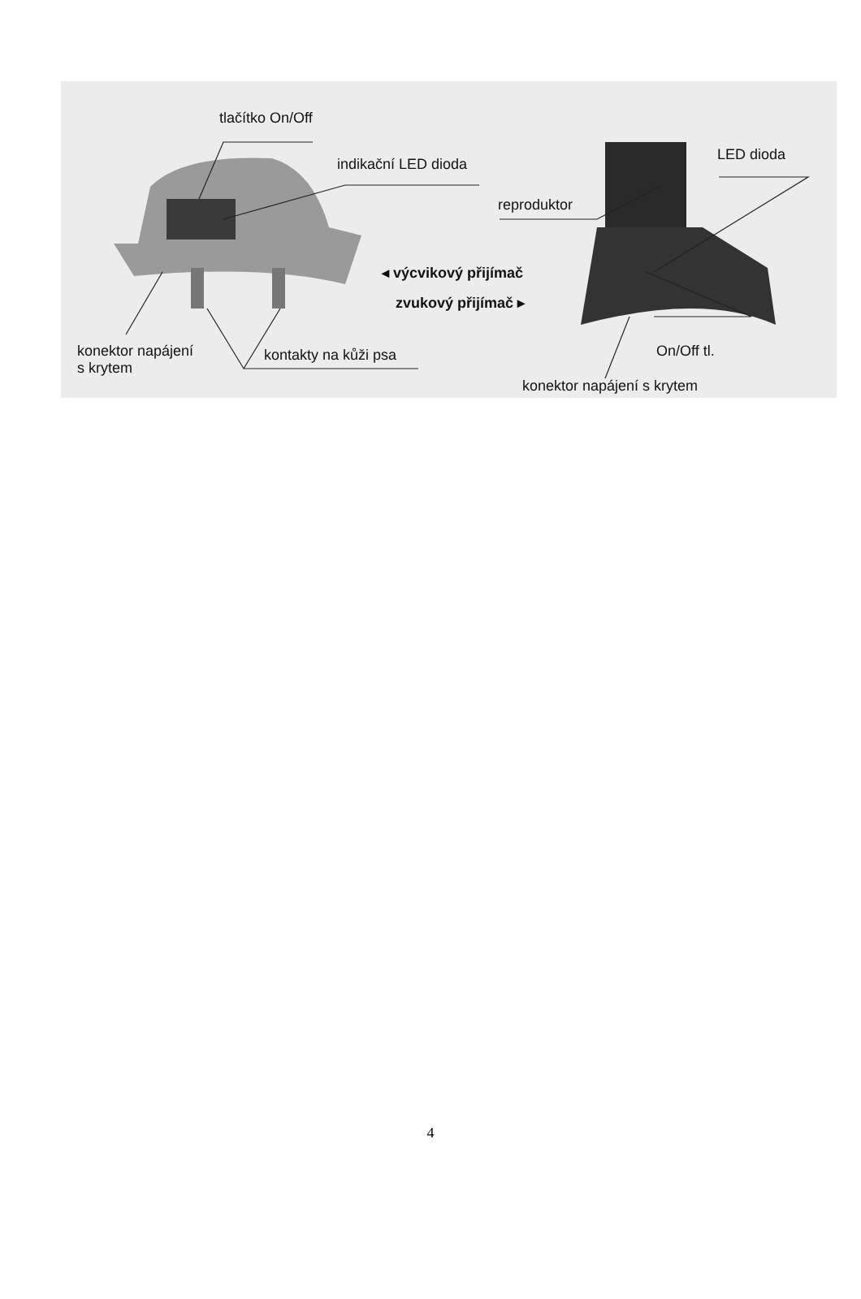tlačítko On/Off
indikační LED dioda
LED dioda
reproduktor
◂ výcvikový přijímač
zvukový přijímač ▸
konektor napájení
s krytem
kontakty na kůži psa On/Off tl.
konektor napájení s krytem
4